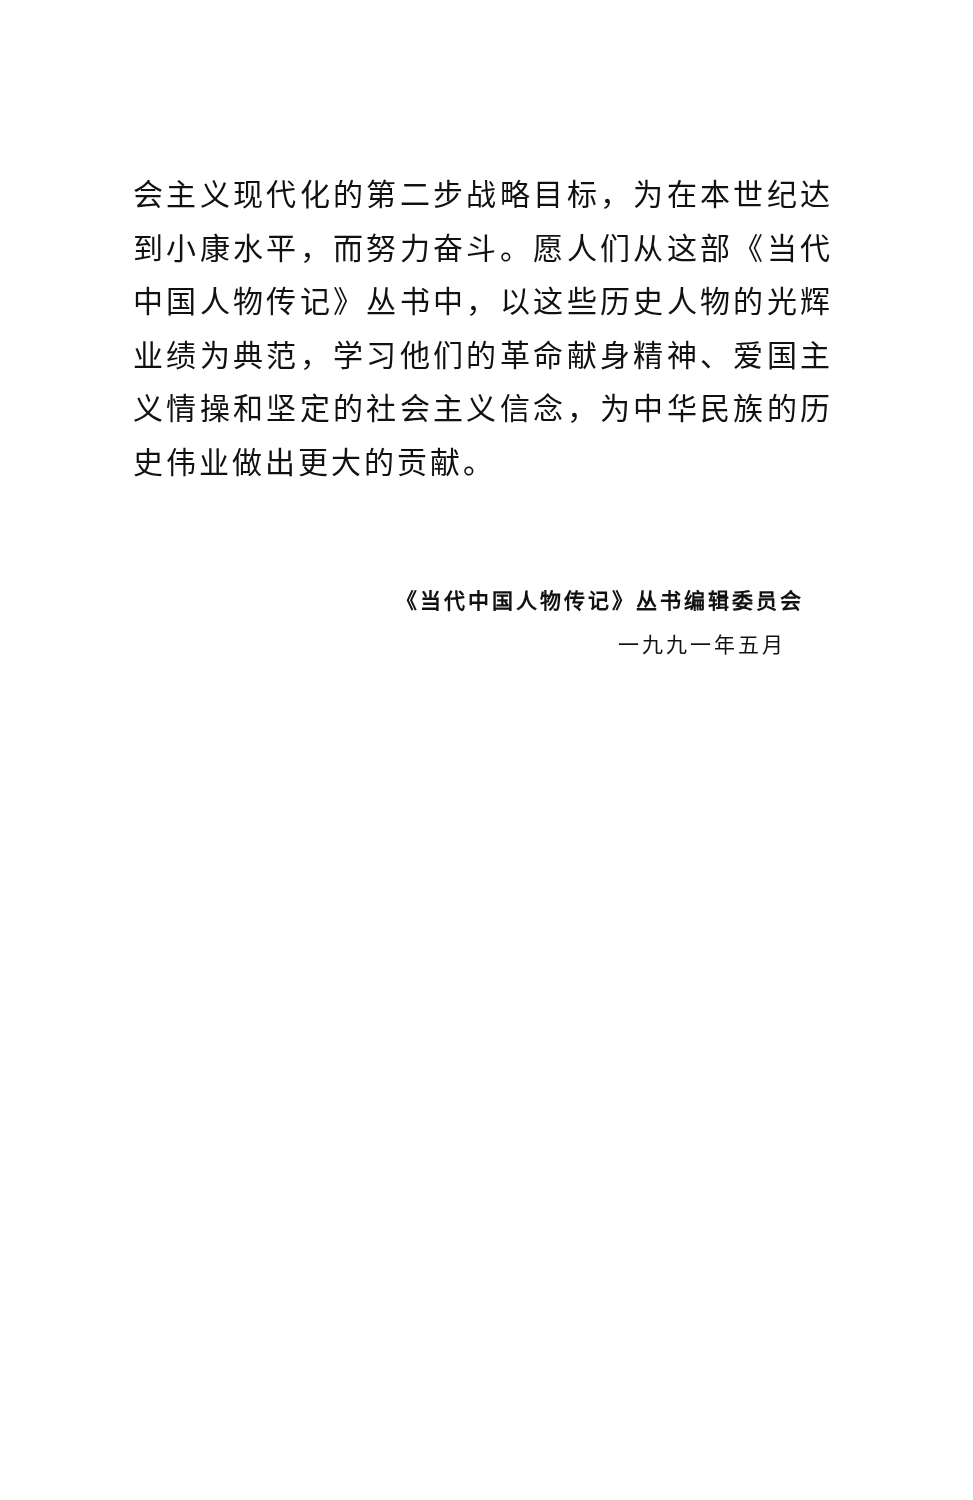会主义现代化的第二步战略目标，为在本世纪达到小康水平，而努力奋斗。愿人们从这部《当代中国人物传记》丛书中，以这些历史人物的光辉业绩为典范，学习他们的革命献身精神、爱国主义情操和坚定的社会主义信念，为中华民族的历史伟业做出更大的贡献。
《当代中国人物传记》丛书编辑委员会
一九九一年五月